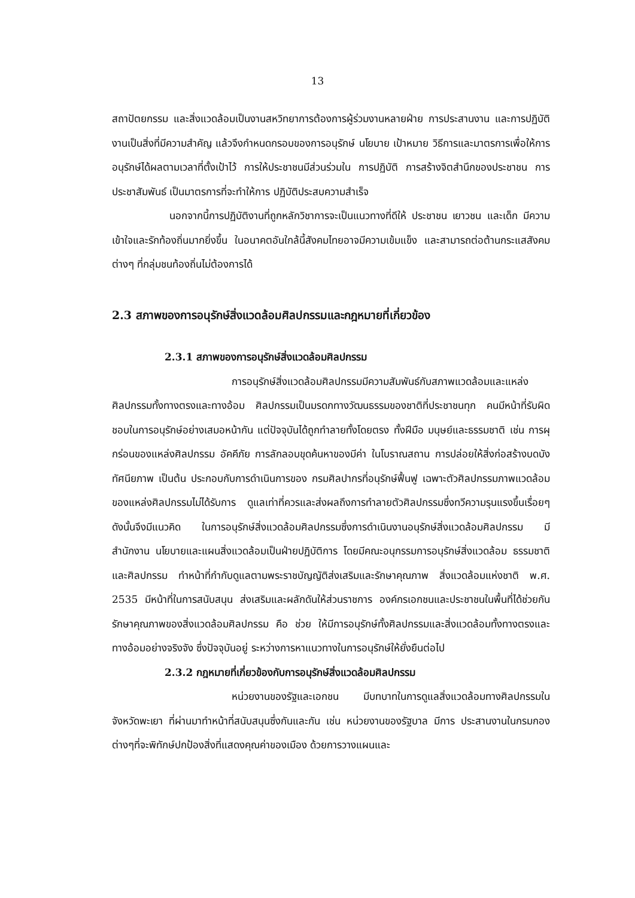13
สถาปัตยกรรม และสิ่งแวดล้อมเป็นงานสหวิทยาการต้องการผู้ร่วมงานหลายฝ่าย การประสานงาน และการปฏิบัติงานเป็นสิ่งที่มีความสำคัญ แล้วจึงกำหนดกรอบของการอนุรักษ์ นโยบาย เป้าหมาย วิธีการและมาตรการเพื่อให้การอนุรักษ์ได้ผลตามเวลาที่ตั้งเป้าไว้ การให้ประชาชนมีส่วนร่วมใน การปฏิบัติ การสร้างจิตสำนึกของประชาชน การประชาสัมพันธ์ เป็นมาตรการที่จะทำให้การ ปฏิบัติประสบความสำเร็จ
นอกจากนี้การปฏิบัติงานที่ถูกหลักวิชาการจะเป็นแนวทางที่ดีให้ ประชาชน เยาวชน และเด็ก มีความเข้าใจและรักท้องถิ่นมากยิ่งขึ้น ในอนาคตอันใกล้นี้สังคมไทยอาจมีความเข้มแข็ง และสามารถต่อต้านกระแสสังคมต่างๆ ที่กลุ่มชนท้องถิ่นไม่ต้องการได้
2.3 สภาพของการอนุรักษ์สิ่งแวดล้อมศิลปกรรมและกฎหมายที่เกี่ยวข้อง
2.3.1 สภาพของการอนุรักษ์สิ่งแวดล้อมศิลปกรรม
การอนุรักษ์สิ่งแวดล้อมศิลปกรรมมีความสัมพันธ์กับสภาพแวดล้อมและแหล่ง ศิลปกรรมทั้งทางตรงและทางอ้อม ศิลปกรรมเป็นมรดกทางวัฒนธรรมของชาติที่ประชาชนทุก คนมีหน้าที่รับผิดชอบในการอนุรักษ์อย่างเสมอหน้ากัน แต่ปัจจุบันได้ถูกทำลายทั้งโดยตรง ทั้งฝีมือ มนุษย์และธรรมชาติ เช่น การผุกร่อนของแหล่งศิลปกรรม อัคคีภัย การลักลอบขุดค้นหาของมีค่า ในโบราณสถาน การปล่อยให้สิ่งก่อสร้างบดบังทัศนียภาพ เป็นต้น ประกอบกับการดำเนินการของ กรมศิลปากรที่อนุรักษ์ฟื้นฟู เฉพาะตัวศิลปกรรมภาพแวดล้อมของแหล่งศิลปกรรมไม่ได้รับการ ดูแลเท่าที่ควรและส่งผลถึงการทำลายตัวศิลปกรรมซึ่งทวีความรุนแรงขึ้นเรื่อยๆ ดังนั้นจึงมีแนวคิด ในการอนุรักษ์สิ่งแวดล้อมศิลปกรรมซึ่งการดำเนินงานอนุรักษ์สิ่งแวดล้อมศิลปกรรม มีสำนักงาน นโยบายและแผนสิ่งแวดล้อมเป็นฝ่ายปฏิบัติการ โดยมีคณะอนุกรรมการอนุรักษ์สิ่งแวดล้อม ธรรมชาติและศิลปกรรม ทำหน้าที่กำกับดูแลตามพระราชบัญญัติส่งเสริมและรักษาคุณภาพ สิ่งแวดล้อมแห่งชาติ พ.ศ. 2535 มีหน้าที่ในการสนับสนุน ส่งเสริมและผลักดันให้ส่วนราชการ องค์กรเอกชนและประชาชนในพื้นที่ได้ช่วยกันรักษาคุณภาพของสิ่งแวดล้อมศิลปกรรม คือ ช่วย ให้มีการอนุรักษ์ทั้งศิลปกรรมและสิ่งแวดล้อมทั้งทางตรงและทางอ้อมอย่างจริงจัง ซึ่งปัจจุบันอยู่ ระหว่างการหาแนวทางในการอนุรักษ์ให้ยั่งยืนต่อไป
2.3.2 กฎหมายที่เกี่ยวข้องกับการอนุรักษ์สิ่งแวดล้อมศิลปกรรม
หน่วยงานของรัฐและเอกชน มีบทบาทในการดูแลสิ่งแวดล้อมทางศิลปกรรมใน จังหวัดพะเยา ที่ผ่านมาทำหน้าที่สนับสนุนซึ่งกันและกัน เช่น หน่วยงานของรัฐบาล มีการ ประสานงานในกรมกองต่างๆที่จะพิทักษ์ปกป้องสิ่งที่แสดงคุณค่าของเมือง ด้วยการวางแผนและ